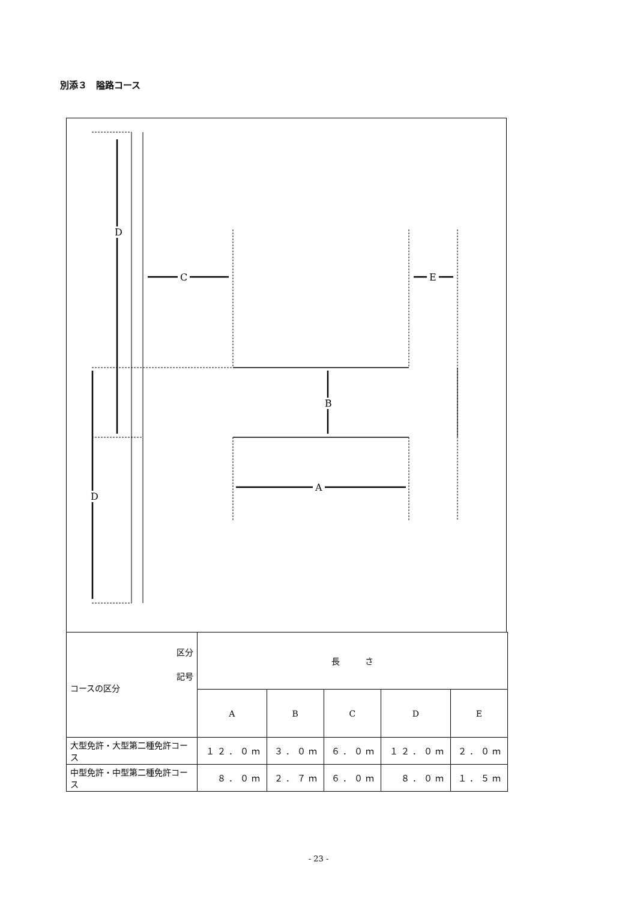別添３　隘路コース
D
D
C E
B
A
| 区分 記号 コースの区分 | 長 さ | | | | |
| | A | B | C | D | E |
| 大型免許・大型第二種免許コース | １２．０ｍ | ３．０ｍ | ６．０ｍ | １２．０ｍ | ２．０ｍ |
| 中型免許・中型第二種免許コース | ８．０ｍ | ２．７ｍ | ６．０ｍ | ８．０ｍ | １．５ｍ |
- 23 -